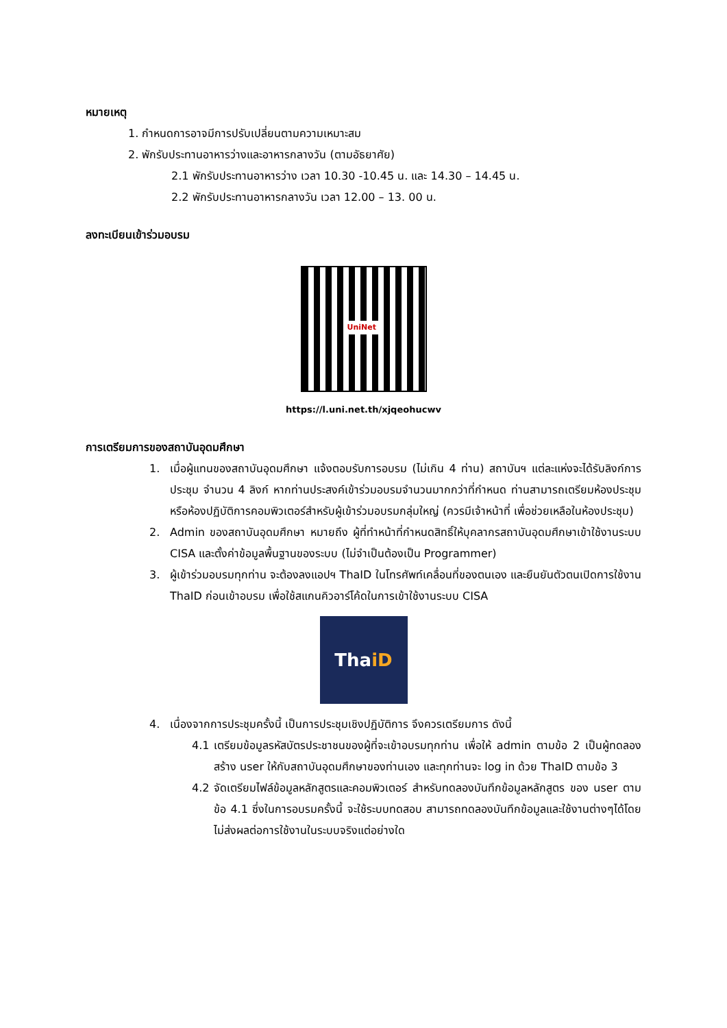หมายเหตุ
1. กำหนดการอาจมีการปรับเปลี่ยนตามความเหมาะสม
2. พักรับประทานอาหารว่างและอาหารกลางวัน (ตามอัธยาศัย)
2.1 พักรับประทานอาหารว่าง เวลา 10.30 -10.45 น. และ 14.30 – 14.45 น.
2.2 พักรับประทานอาหารกลางวัน เวลา 12.00 – 13. 00 น.
ลงทะเบียนเข้าร่วมอบรม
UniNet
https://l.uni.net.th/xjqeohucwv
การเตรียมการของสถาบันอุดมศึกษา
1. เมื่อผู้แทนของสถาบันอุดมศึกษา แจ้งตอบรับการอบรม (ไม่เกิน 4 ท่าน) สถาบันฯ แต่ละแห่งจะได้รับลิงก์การประชุม จำนวน 4 ลิงก์ หากท่านประสงค์เข้าร่วมอบรมจำนวนมากกว่าที่กำหนด ท่านสามารถเตรียมห้องประชุมหรือห้องปฏิบัติการคอมพิวเตอร์สำหรับผู้เข้าร่วมอบรมกลุ่มใหญ่ (ควรมีเจ้าหน้าที่ เพื่อช่วยเหลือในห้องประชุม)
2. Admin ของสถาบันอุดมศึกษา หมายถึง ผู้ที่ทำหน้าที่กำหนดสิทธิ์ให้บุคลากรสถาบันอุดมศึกษาเข้าใช้งานระบบ CISA และตั้งค่าข้อมูลพื้นฐานของระบบ (ไม่จำเป็นต้องเป็น Programmer)
3. ผู้เข้าร่วมอบรมทุกท่าน จะต้องลงแอปฯ ThaID ในโทรศัพท์เคลื่อนที่ของตนเอง และยืนยันตัวตนเปิดการใช้งาน ThaID ก่อนเข้าอบรม เพื่อใช้สแกนคิวอาร์โค้ดในการเข้าใช้งานระบบ CISA
Tha iD
4. เนื่องจากการประชุมครั้งนี้ เป็นการประชุมเชิงปฏิบัติการ จึงควรเตรียมการ ดังนี้
4.1 เตรียมข้อมูลรหัสบัตรประชาชนของผู้ที่จะเข้าอบรมทุกท่าน เพื่อให้ admin ตามข้อ 2 เป็นผู้ทดลองสร้าง user ให้กับสถาบันอุดมศึกษาของท่านเอง และทุกท่านจะ log in ด้วย ThaID ตามข้อ 3
4.2 จัดเตรียมไฟล์ข้อมูลหลักสูตรและคอมพิวเตอร์ สำหรับทดลองบันทึกข้อมูลหลักสูตร ของ user ตามข้อ 4.1 ซึ่งในการอบรมครั้งนี้ จะใช้ระบบทดสอบ สามารถทดลองบันทึกข้อมูลและใช้งานต่างๆได้โดยไม่ส่งผลต่อการใช้งานในระบบจริงแต่อย่างใด